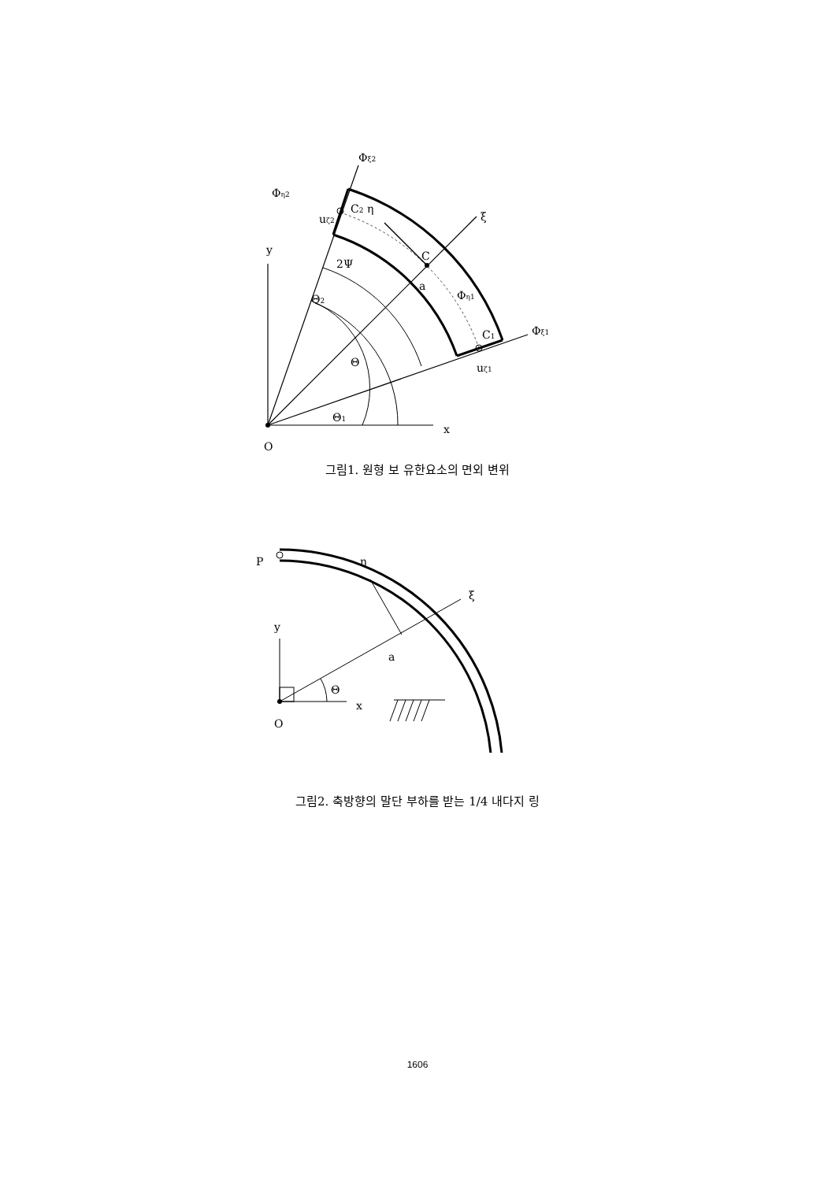Φξ2
Φη2
C2 η
uζ2
ξ
y
C
2Ψ
a
Θ2
Φη1
C1
Φξ1
Θ
uζ1
Θ1
x
O
그림1. 원형 보 유한요소의 면외 변위
P
η
ξ
y
a
Θ
x
O
그림2. 축방향의 말단 부하를 받는 1/4 내다지 링
1606